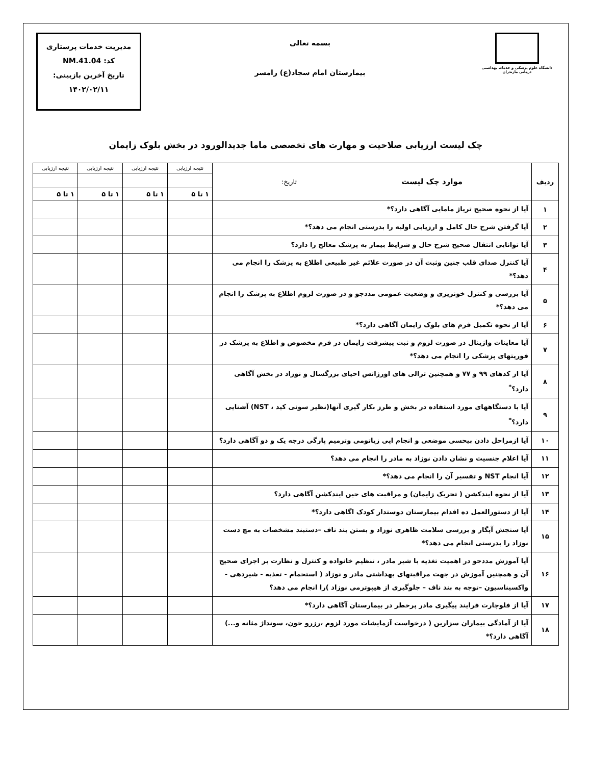دانشگاه علوم پزشکی و خدمات بهداشتی درمانی مازندران
بسمه تعالی
بیمارستان امام سجاد(ع) رامسر
مدیریت خدمات پرستاری
کد: NM.41.04
تاریخ آخرین بازبینی:
۱۴۰۲/۰۲/۱۱
چک لیست ارزیابی صلاحیت و مهارت های تخصصی ماما جدیدالورود در بخش بلوک زایمان
| ردیف | موارد چک لیست تاریخ: | نتیجه ارزیابی | نتیجه ارزیابی | نتیجه ارزیابی | نتیجه ارزیابی |
| --- | --- | --- | --- | --- | --- |
| | | ۱ تا ۵ | ۱ تا ۵ | ۱ تا ۵ | ۱ تا ۵ |
| ۱ | آیا از نحوه صحیح تریاژ مامایی آگاهی دارد؟* | | | | |
| ۲ | آیا گرفتن شرح حال کامل و ارزیابی اولیه را بدرستی انجام می دهد؟* | | | | |
| ۳ | آیا توانایی انتقال صحیح شرح حال و شرایط بیمار به پزشک معالج را دارد؟ | | | | |
| ۴ | آیا کنترل صدای قلب جنین وثبت آن در صورت علائم غیر طبیعی اطلاع به پزشک را انجام می دهد؟* | | | | |
| ۵ | آیا بررسی و کنترل خونریزی و وضعیت عمومی مددجو و در صورت لزوم اطلاع به پزشک را انجام می دهد؟* | | | | |
| ۶ | آیا از نحوه تکمیل فرم های بلوک زایمان آگاهی دارد؟* | | | | |
| ۷ | آیا معاینات واژینال در صورت لزوم و ثبت پیشرفت زایمان در فرم مخصوص و اطلاع به پزشک در فوریتهای پزشکی را انجام می دهد؟* | | | | |
| ۸ | آیا از کدهای ۹۹ و ۷۷ و همچنین ترالی های اورژانس احیای بزرگسال و نوزاد در بخش آگاهی دارد؟<sup>*</sup> | | | | |
| ۹ | آیا با دستگاههای مورد استفاده در بخش و طرز بکار گیری آنها(نظیر سونی کید ، NST) آشنایی دارد؟<sup>*</sup> | | | | |
| ۱۰ | آیا ازمراحل دادن بیحسی موضعی و انجام اپی زیاتومی وترمیم پارگی درجه یک و دو آگاهی دارد؟ | | | | |
| ۱۱ | آیا اعلام جنسیت و نشان دادن نوزاد به مادر را انجام می دهد؟ | | | | |
| ۱۲ | آیا انجام NST و تفسیر آن را انجام می دهد؟* | | | | |
| ۱۳ | آیا از نحوه ایندکشن ( تحریک زایمان) و مراقبت های حین ایندکشن آگاهی دارد؟ | | | | |
| ۱۴ | آیا از دستورالعمل ده اقدام بیمارستان دوستدار کودک اگاهی دارد؟* | | | | |
| ۱۵ | آیا سنجش آپگار و بررسی سلامت ظاهری نوزاد و بستن بند ناف –دستبند مشخصات به مچ دست نوزاد را بدرستی انجام می دهد؟* | | | | |
| ۱۶ | آیا آموزش مددجو در اهمیت تغذیه با شیر مادر ، تنظیم خانواده و کنترل و نظارت بر اجرای صحیح آن و همچنین آموزش در جهت مراقبتهای بهداشتی مادر و نوزاد ( استحمام - تغذیه - شیردهی - واکسیناسیون –توجه به بند ناف – جلوگیری از هیپوترمی نوزاد )را انجام می دهد؟ | | | | |
| ۱۷ | آیا از فلوچارت فرایند پیگیری مادر پرخطر در بیمارستان آگاهی دارد؟* | | | | |
| ۱۸ | آیا از آمادگی بیماران سزارین ( درخواست آزمایشات مورد لزوم ،رزرو خون، سونداژ مثانه و...) آگاهی دارد؟* | | | | |